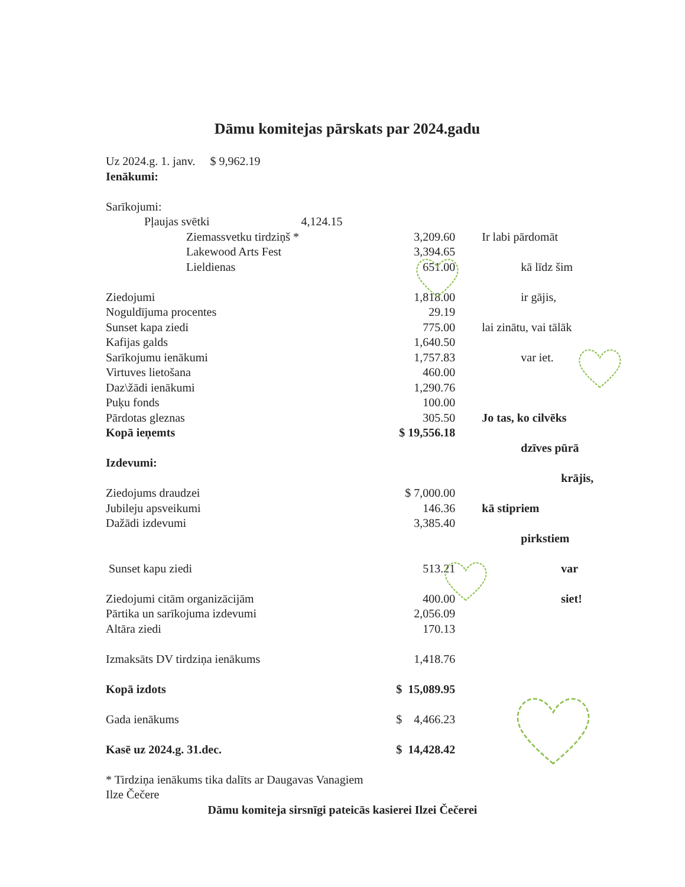Dāmu komitejas pārskats par 2024.gadu
| Uz 2024.g. 1. janv. $ 9,962.19 | | | |
| Ienākumi: | | | |
| Sarīkojumi: | | | |
| Pļaujas svētki 4,124.15 | | | |
| Ziemassvetku tirdziņš * | 3,209.60 | | Ir labi pārdomāt |
| Lakewood Arts Fest | 3,394.65 | | |
| Lieldienas | 651.00 | | kā līdz šim |
| Ziedojumi | 1,818.00 | | ir gājis, |
| Noguldījuma procentes | 29.19 | | |
| Sunset kapa ziedi | 775.00 | | lai zinātu, vai tālāk |
| Kafijas galds | 1,640.50 | | |
| Sarīkojumu ienākumi | 1,757.83 | | var iet. |
| Virtuves lietošana | 460.00 | | |
| Daz\žādi ienākumi | 1,290.76 | | |
| Puķu fonds | 100.00 | | |
| Pārdotas gleznas | 305.50 | | Jo tas, ko cilvēks |
| Kopā ieņemts | $ 19,556.18 | | |
| | | | dzīves pūrā |
| Izdevumi: | | | |
| | | | krājis, |
| Ziedojums draudzei | $ 7,000.00 | | |
| Jubileju apsveikumi | 146.36 | | kā stipriem |
| Dažādi izdevumi | 3,385.40 | | |
| | | | pirkstiem |
| Sunset kapu ziedi | 513.21 | | var |
| Ziedojumi citām organizācijām | 400.00 | | siet! |
| Pārtika un sarīkojuma izdevumi | 2,056.09 | | |
| Altāra ziedi | 170.13 | | |
| Izmaksāts DV tirdziņa ienākums | 1,418.76 | | |
| Kopā izdots | $ 15,089.95 | | |
| Gada ienākums | $ 4,466.23 | | |
| Kasē uz 2024.g. 31.dec. | $ 14,428.42 | | |
* Tirdziņa ienākums tika dalīts ar Daugavas Vanagiem
Ilze Čečere
Dāmu komiteja sirsnīgi pateicās kasierei Ilzei Čečerei